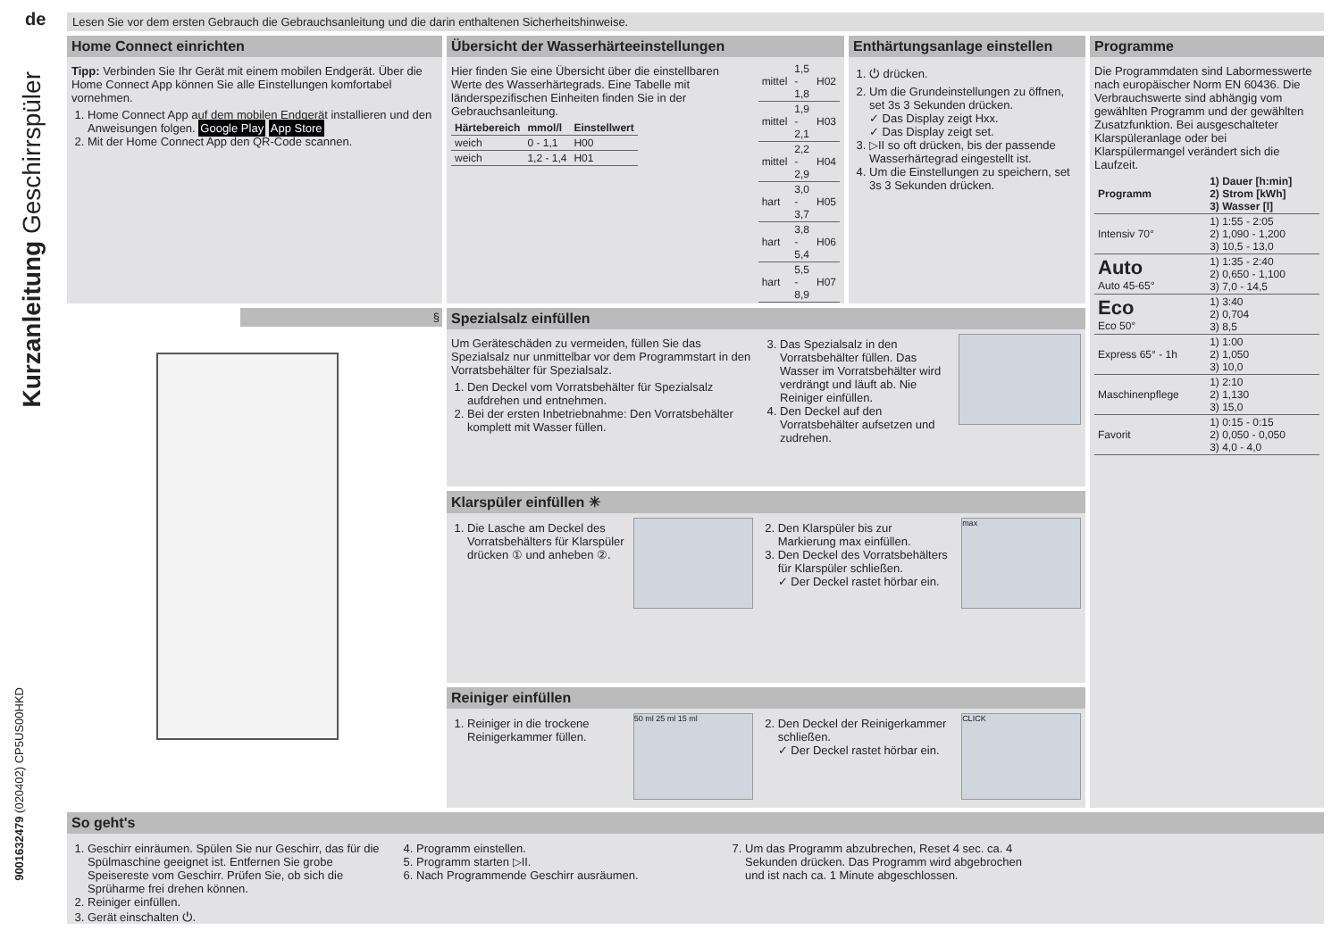de
Kurzanleitung Geschirrspüler
9001632479 (020402) CP5US00HKD
Lesen Sie vor dem ersten Gebrauch die Gebrauchsanleitung und die darin enthaltenen Sicherheitshinweise.
Home Connect einrichten
Tipp: Verbinden Sie Ihr Gerät mit einem mobilen Endgerät. Über die Home Connect App können Sie alle Einstellungen komfortabel vornehmen.
1. Home Connect App auf dem mobilen Endgerät installieren und den Anweisungen folgen. Google Play App Store
2. Mit der Home Connect App den QR-Code scannen.
Übersicht der Wasserhärteeinstellungen
Hier finden Sie eine Übersicht über die einstellbaren Werte des Wasserhärtegrads. Eine Tabelle mit länderspezifischen Einheiten finden Sie in der Gebrauchsanleitung.
| Härtebereich | mmol/l | Einstellwert |
| --- | --- | --- |
| weich | 0 - 1,1 | H00 |
| weich | 1,2 - 1,4 | H01 |
| mittel | 1,5 - 1,8 | H02 |
| mittel | 1,9 - 2,1 | H03 |
| mittel | 2,2 - 2,9 | H04 |
| hart | 3,0 - 3,7 | H05 |
| hart | 3,8 - 5,4 | H06 |
| hart | 5,5 - 8,9 | H07 |
Enthärtungsanlage einstellen
1. ⏻ drücken.
2. Um die Grundeinstellungen zu öffnen, set 3s 3 Sekunden drücken.
✓ Das Display zeigt Hxx.
✓ Das Display zeigt set.
3. ▷II so oft drücken, bis der passende Wasserhärtegrad eingestellt ist.
4. Um die Einstellungen zu speichern, set 3s 3 Sekunden drücken.
§
Spezialsalz einfüllen
Um Geräteschäden zu vermeiden, füllen Sie das Spezialsalz nur unmittelbar vor dem Programmstart in den Vorratsbehälter für Spezialsalz.
1. Den Deckel vom Vorratsbehälter für Spezialsalz aufdrehen und entnehmen.
2. Bei der ersten Inbetriebnahme: Den Vorratsbehälter komplett mit Wasser füllen.
3. Das Spezialsalz in den Vorratsbehälter füllen. Das Wasser im Vorratsbehälter wird verdrängt und läuft ab. Nie Reiniger einfüllen.
4. Den Deckel auf den Vorratsbehälter aufsetzen und zudrehen.
Klarspüler einfüllen ✳
1. Die Lasche am Deckel des Vorratsbehälters für Klarspüler drücken ① und anheben ②.
2. Den Klarspüler bis zur Markierung max einfüllen.
3. Den Deckel des Vorratsbehälters für Klarspüler schließen.
✓ Der Deckel rastet hörbar ein.
max
Reiniger einfüllen
1. Reiniger in die trockene Reinigerkammer füllen.
50 ml 25 ml 15 ml
2. Den Deckel der Reinigerkammer schließen.
✓ Der Deckel rastet hörbar ein.
CLICK
Programme
Die Programmdaten sind Labormesswerte nach europäischer Norm EN 60436. Die Verbrauchswerte sind abhängig vom gewählten Programm und der gewählten Zusatzfunktion. Bei ausgeschalteter Klarspüleranlage oder bei Klarspülermangel verändert sich die Laufzeit.
| Programm | 1) Dauer [h:min] 2) Strom [kWh] 3) Wasser [l] |
| --- | --- |
| Intensiv 70° | 1) 1:55 - 2:05 2) 1,090 - 1,200 3) 10,5 - 13,0 |
| Auto Auto 45-65° | 1) 1:35 - 2:40 2) 0,650 - 1,100 3) 7,0 - 14,5 |
| Eco Eco 50° | 1) 3:40 2) 0,704 3) 8,5 |
| Express 65° - 1h | 1) 1:00 2) 1,050 3) 10,0 |
| Maschinenpflege | 1) 2:10 2) 1,130 3) 15,0 |
| Favorit | 1) 0:15 - 0:15 2) 0,050 - 0,050 3) 4,0 - 4,0 |
So geht's
1. Geschirr einräumen. Spülen Sie nur Geschirr, das für die Spülmaschine geeignet ist. Entfernen Sie grobe Speisereste vom Geschirr. Prüfen Sie, ob sich die Sprüharme frei drehen können.
2. Reiniger einfüllen.
3. Gerät einschalten ⏻.
4. Programm einstellen.
5. Programm starten ▷II.
6. Nach Programmende Geschirr ausräumen.
7. Um das Programm abzubrechen, Reset 4 sec. ca. 4 Sekunden drücken. Das Programm wird abgebrochen und ist nach ca. 1 Minute abgeschlossen.